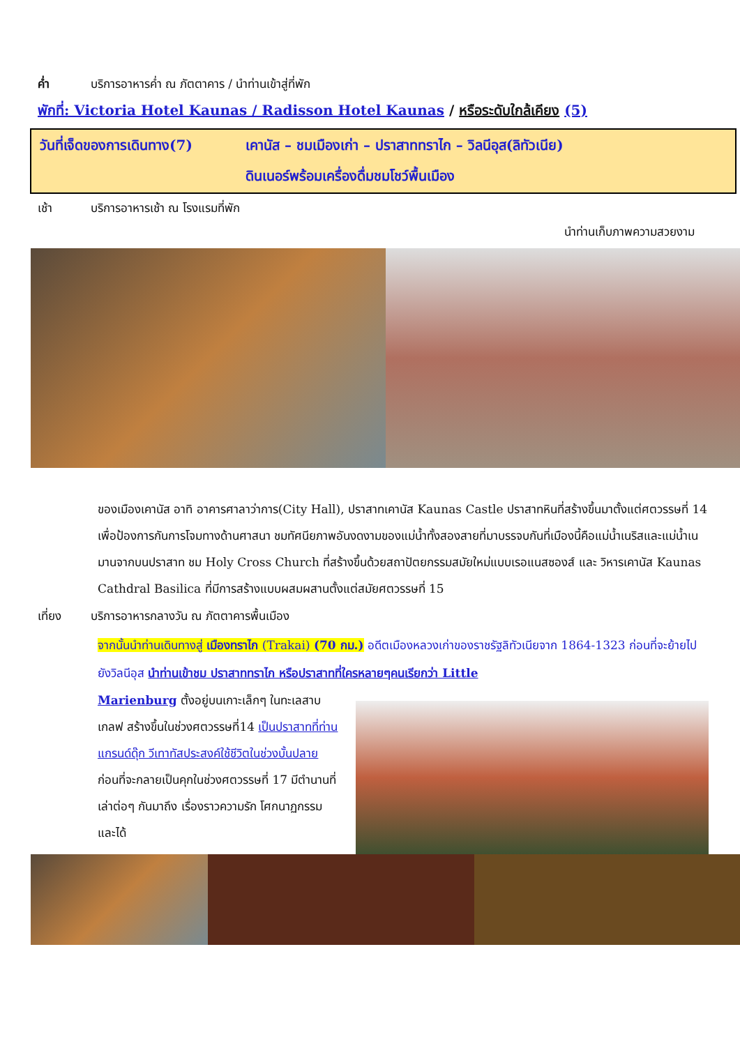ค่ำ บริการอาหารค่ำ ณ ภัตตาคาร / นำท่านเข้าสู่ที่พัก
พักที่: Victoria Hotel Kaunas / Radisson Hotel Kaunas / หรือระดับใกล้เคียง (5)
วันที่เจ็ดของการเดินทาง(7) เคานัส – ชมเมืองเก่า – ปราสาททราไก – วิลนีอุส(ลิทัวเนีย)
ดินเนอร์พร้อมเครื่องดื่มชมโชว์พื้นเมือง
เช้า บริการอาหารเช้า ณ โรงแรมที่พัก
นำท่านเก็บภาพความสวยงาม
ของเมืองเคานัส อาทิ อาคารศาลาว่าการ(City Hall), ปราสาทเคานัส Kaunas Castle ปราสาทหินที่สร้างขึ้นมาตั้งแต่ศตวรรษที่ 14 เพื่อป้องการกันการโจมทางด้านศาสนา ชมทัศนียภาพอันงดงามของแม่น้ำทั้งสองสายที่มาบรรจบกันที่เมืองนี้คือแม่น้ำเนริสและแม่น้ำเนมานจากบนปราสาท ชม Holy Cross Church ที่สร้างขึ้นด้วยสถาปัตยกรรมสมัยใหม่แบบเรอแนสซองส์ และ วิหารเคานัส Kaunas Cathdral Basilica ที่มีการสร้างแบบผสมผสานตั้งแต่สมัยศตวรรษที่ 15
เที่ยง บริการอาหารกลางวัน ณ ภัตตาคารพื้นเมือง
จากนั้นนำท่านเดินทางสู่ เมืองทราไก (Trakai) (70 กม.) อดีตเมืองหลวงเก่าของราชรัฐลิทัวเนียจาก 1864-1323 ก่อนที่จะย้ายไปยังวิลนีอุส นำท่านเข้าชม ปราสาททราไก หรือปราสาทที่ใครหลายๆคนเรียกว่า Little
Marienburg ตั้งอยู่บนเกาะเล็กๆ ในทะเลสาบเกลฟ สร้างขึ้นในช่วงศตวรรษที่14 เป็นปราสาทที่ท่านแกรนด์ดุ๊ก วีเทาทัสประสงค์ใช้ชีวิตในช่วงบั้นปลาย ก่อนที่จะกลายเป็นคุกในช่วงศตวรรษที่ 17 มีตำนานที่เล่าต่อๆ กันมาถึง เรื่องราวความรัก โศกนาฏกรรม และได้